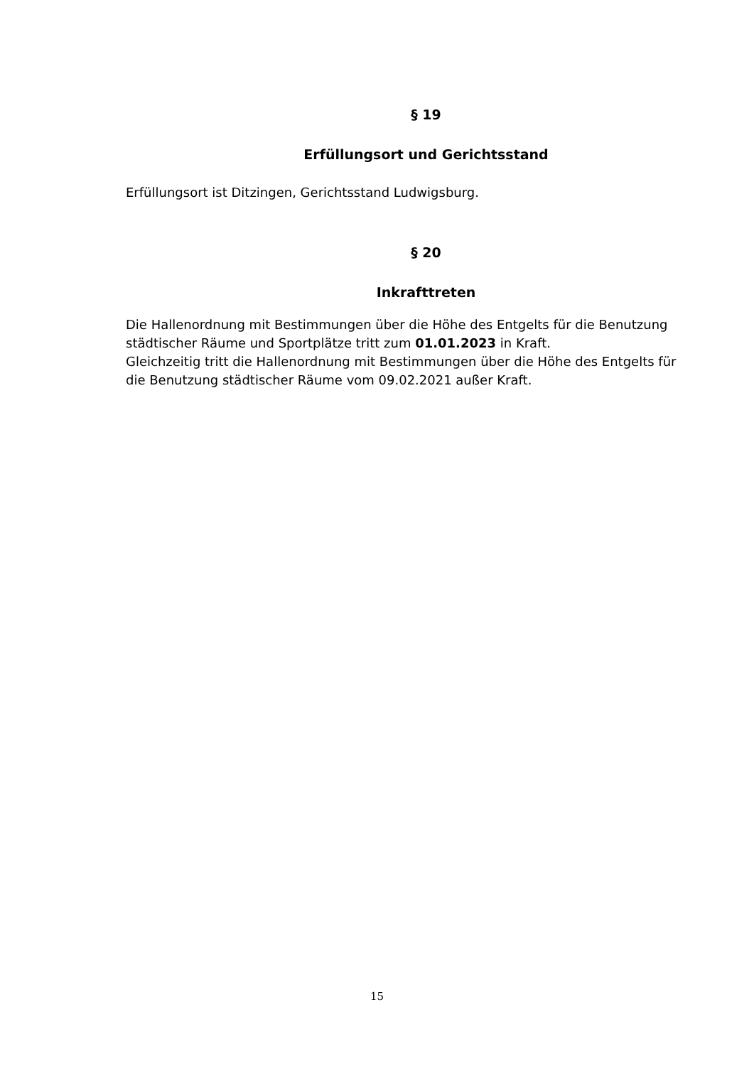§ 19
Erfüllungsort und Gerichtsstand
Erfüllungsort ist Ditzingen, Gerichtsstand Ludwigsburg.
§ 20
Inkrafttreten
Die Hallenordnung mit Bestimmungen über die Höhe des Entgelts für die Benutzung städtischer Räume und Sportplätze tritt zum 01.01.2023 in Kraft.
Gleichzeitig tritt die Hallenordnung mit Bestimmungen über die Höhe des Entgelts für die Benutzung städtischer Räume vom 09.02.2021 außer Kraft.
15